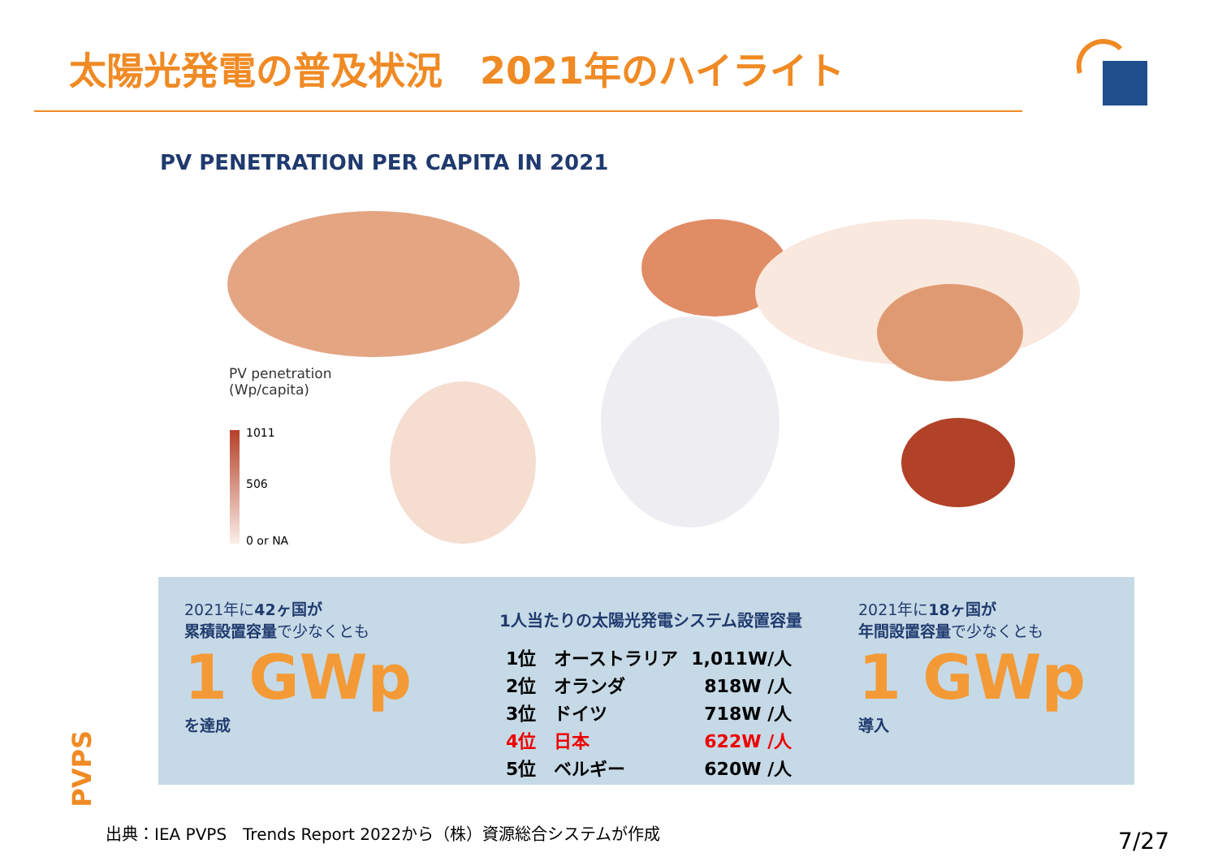太陽光発電の普及状況　2021年のハイライト
PV PENETRATION PER CAPITA IN 2021
PV penetration
(Wp/capita)
1011
506
0 or NA
2021年に42ヶ国が
累積設置容量で少なくとも
1 GWp
を達成
1人当たりの太陽光発電システム設置容量
| 1位 オーストラリア | 1,011W/人 |
| 2位 オランダ | 818W /人 |
| 3位 ドイツ | 718W /人 |
| 4位 日本 | 622W /人 |
| 5位 ベルギー | 620W /人 |
2021年に18ヶ国が
年間設置容量で少なくとも
1 GWp
導入
PVPS
出典：IEA PVPS　Trends Report 2022から（株）資源総合システムが作成
7/27